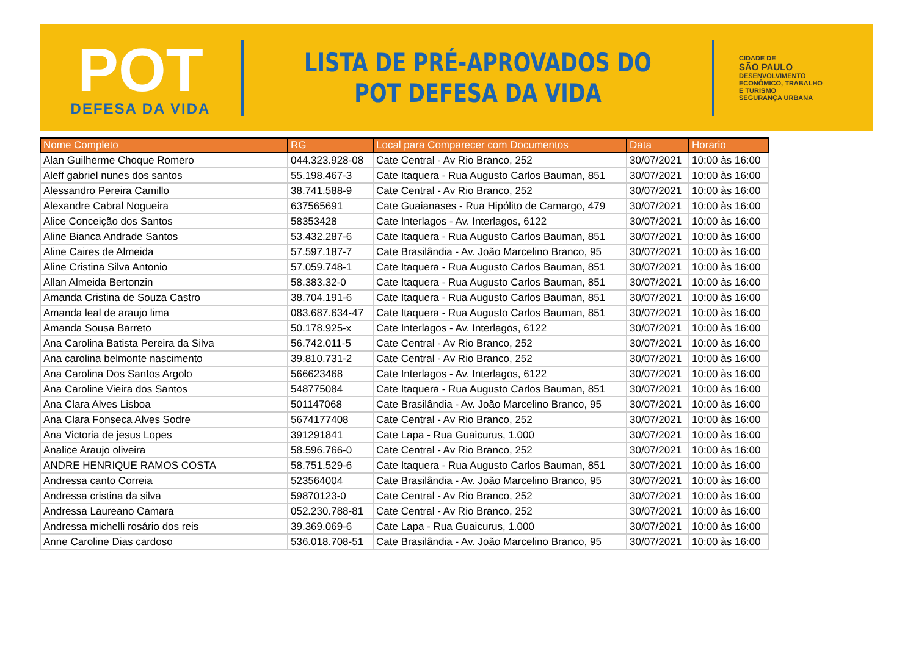POT
DEFESA DA VIDA
LISTA DE PRÉ-APROVADOS DO
POT DEFESA DA VIDA
CIDADE DE
SÃO PAULO
DESENVOLVIMENTO
ECONÔMICO, TRABALHO
E TURISMO
SEGURANÇA URBANA
| Nome Completo | RG | Local para Comparecer com Documentos | Data | Horario |
| --- | --- | --- | --- | --- |
| Alan Guilherme Choque Romero | 044.323.928-08 | Cate Central - Av Rio Branco, 252 | 30/07/2021 | 10:00 às 16:00 |
| Aleff gabriel nunes dos santos | 55.198.467-3 | Cate Itaquera - Rua Augusto Carlos Bauman, 851 | 30/07/2021 | 10:00 às 16:00 |
| Alessandro Pereira Camillo | 38.741.588-9 | Cate Central - Av Rio Branco, 252 | 30/07/2021 | 10:00 às 16:00 |
| Alexandre Cabral Nogueira | 637565691 | Cate Guaianases - Rua Hipólito de Camargo, 479 | 30/07/2021 | 10:00 às 16:00 |
| Alice Conceição dos Santos | 58353428 | Cate Interlagos - Av. Interlagos, 6122 | 30/07/2021 | 10:00 às 16:00 |
| Aline Bianca Andrade Santos | 53.432.287-6 | Cate Itaquera - Rua Augusto Carlos Bauman, 851 | 30/07/2021 | 10:00 às 16:00 |
| Aline Caires de Almeida | 57.597.187-7 | Cate Brasilândia - Av. João Marcelino Branco, 95 | 30/07/2021 | 10:00 às 16:00 |
| Aline Cristina Silva Antonio | 57.059.748-1 | Cate Itaquera - Rua Augusto Carlos Bauman, 851 | 30/07/2021 | 10:00 às 16:00 |
| Allan Almeida Bertonzin | 58.383.32-0 | Cate Itaquera - Rua Augusto Carlos Bauman, 851 | 30/07/2021 | 10:00 às 16:00 |
| Amanda Cristina de Souza Castro | 38.704.191-6 | Cate Itaquera - Rua Augusto Carlos Bauman, 851 | 30/07/2021 | 10:00 às 16:00 |
| Amanda leal de araujo lima | 083.687.634-47 | Cate Itaquera - Rua Augusto Carlos Bauman, 851 | 30/07/2021 | 10:00 às 16:00 |
| Amanda Sousa Barreto | 50.178.925-x | Cate Interlagos - Av. Interlagos, 6122 | 30/07/2021 | 10:00 às 16:00 |
| Ana Carolina Batista Pereira da Silva | 56.742.011-5 | Cate Central - Av Rio Branco, 252 | 30/07/2021 | 10:00 às 16:00 |
| Ana carolina belmonte nascimento | 39.810.731-2 | Cate Central - Av Rio Branco, 252 | 30/07/2021 | 10:00 às 16:00 |
| Ana Carolina Dos Santos Argolo | 566623468 | Cate Interlagos - Av. Interlagos, 6122 | 30/07/2021 | 10:00 às 16:00 |
| Ana Caroline Vieira dos Santos | 548775084 | Cate Itaquera - Rua Augusto Carlos Bauman, 851 | 30/07/2021 | 10:00 às 16:00 |
| Ana Clara Alves Lisboa | 501147068 | Cate Brasilândia - Av. João Marcelino Branco, 95 | 30/07/2021 | 10:00 às 16:00 |
| Ana Clara Fonseca Alves Sodre | 5674177408 | Cate Central - Av Rio Branco, 252 | 30/07/2021 | 10:00 às 16:00 |
| Ana Victoria de jesus Lopes | 391291841 | Cate Lapa - Rua Guaicurus, 1.000 | 30/07/2021 | 10:00 às 16:00 |
| Analice Araujo oliveira | 58.596.766-0 | Cate Central - Av Rio Branco, 252 | 30/07/2021 | 10:00 às 16:00 |
| ANDRE HENRIQUE RAMOS COSTA | 58.751.529-6 | Cate Itaquera - Rua Augusto Carlos Bauman, 851 | 30/07/2021 | 10:00 às 16:00 |
| Andressa canto Correia | 523564004 | Cate Brasilândia - Av. João Marcelino Branco, 95 | 30/07/2021 | 10:00 às 16:00 |
| Andressa cristina da silva | 59870123-0 | Cate Central - Av Rio Branco, 252 | 30/07/2021 | 10:00 às 16:00 |
| Andressa Laureano Camara | 052.230.788-81 | Cate Central - Av Rio Branco, 252 | 30/07/2021 | 10:00 às 16:00 |
| Andressa michelli rosário dos reis | 39.369.069-6 | Cate Lapa - Rua Guaicurus, 1.000 | 30/07/2021 | 10:00 às 16:00 |
| Anne Caroline Dias cardoso | 536.018.708-51 | Cate Brasilândia - Av. João Marcelino Branco, 95 | 30/07/2021 | 10:00 às 16:00 |